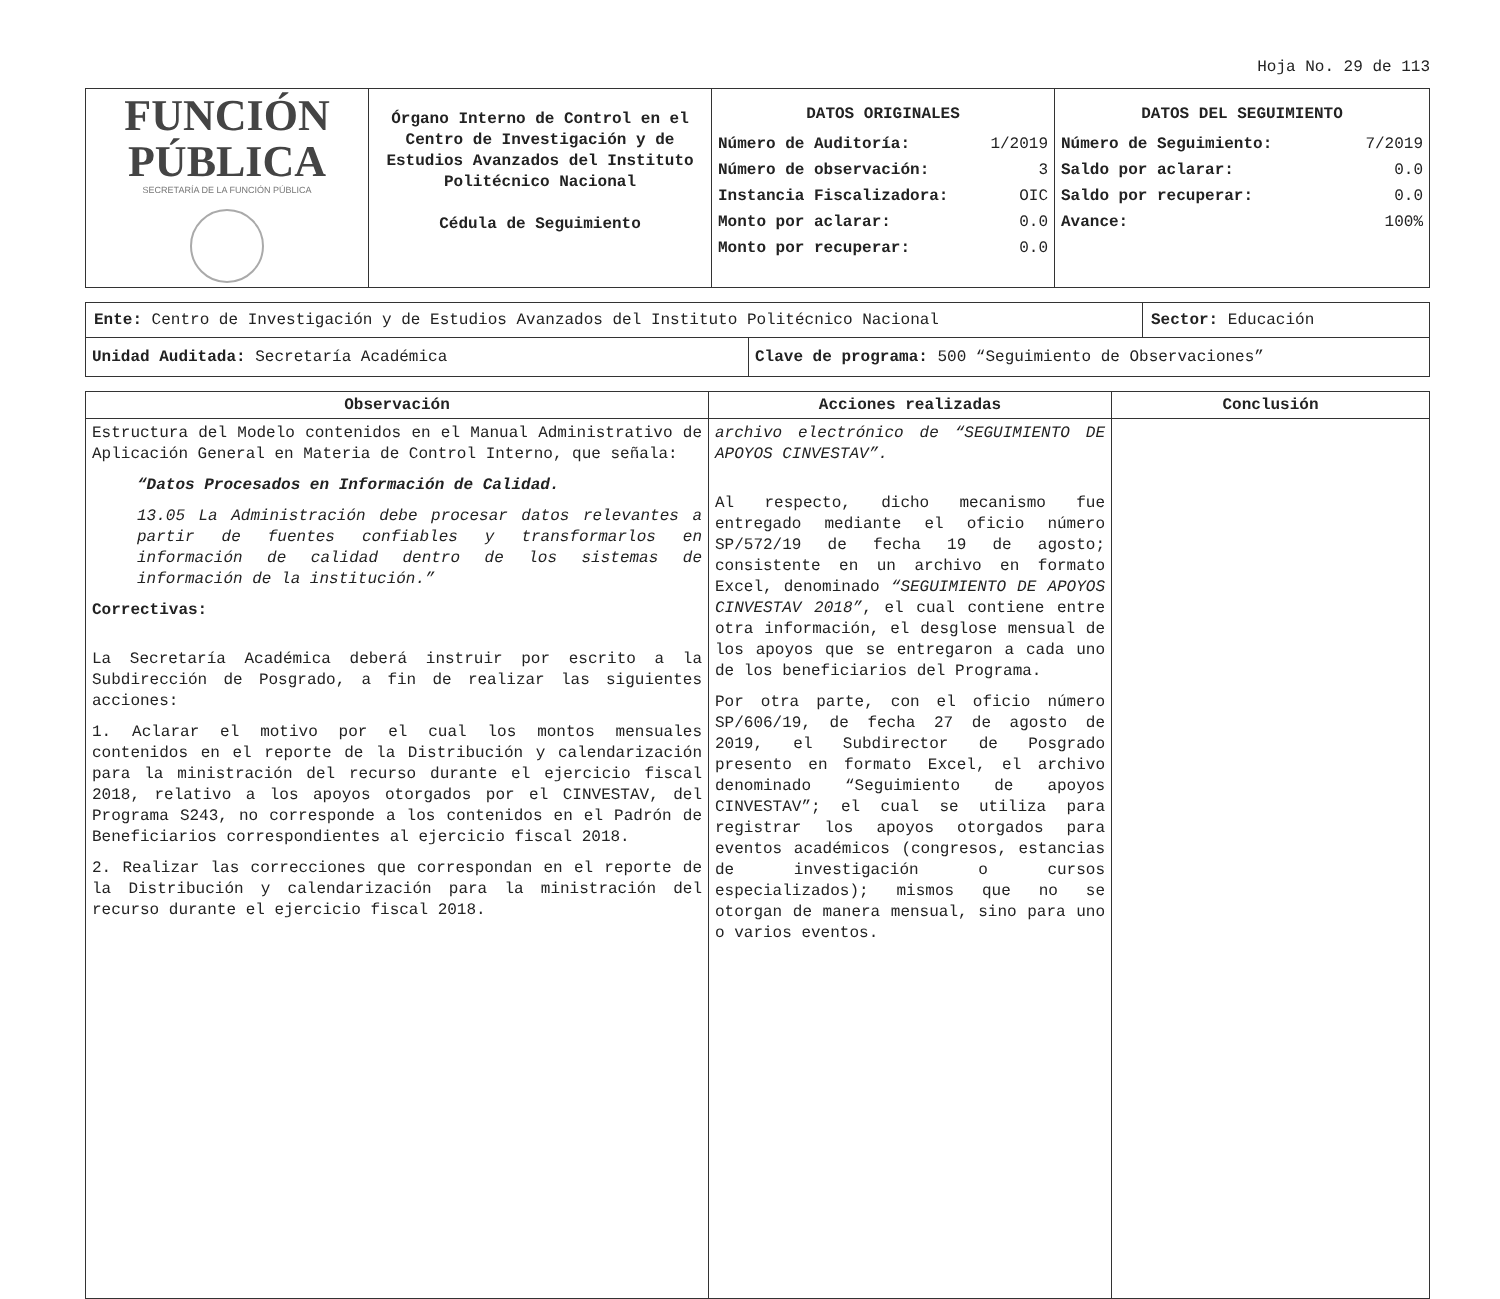Hoja No. 29 de 113
| FUNCIÓN PÚBLICA SECRETARÍA DE LA FUNCIÓN PÚBLICA | Órgano Interno de Control en el Centro de Investigación y de Estudios Avanzados del Instituto Politécnico Nacional Cédula de Seguimiento | DATOS ORIGINALES Número de Auditoría: 1/2019 Número de observación: 3 Instancia Fiscalizadora: OIC Monto por aclarar: 0.0 Monto por recuperar: 0.0 | DATOS DEL SEGUIMIENTO Número de Seguimiento: 7/2019 Saldo por aclarar: 0.0 Saldo por recuperar: 0.0 Avance: 100% |
| Ente: Centro de Investigación y de Estudios Avanzados del Instituto Politécnico Nacional | | Sector: Educación |
| Unidad Auditada: Secretaría Académica | Clave de programa: 500 “Seguimiento de Observaciones” | |
| Observación | Acciones realizadas | Conclusión |
| --- | --- | --- |
| Estructura del Modelo contenidos en el Manual Administrativo de Aplicación General en Materia de Control Interno, que señala: “Datos Procesados en Información de Calidad. 13.05 La Administración debe procesar datos relevantes a partir de fuentes confiables y transformarlos en información de calidad dentro de los sistemas de información de la institución.” Correctivas: La Secretaría Académica deberá instruir por escrito a la Subdirección de Posgrado, a fin de realizar las siguientes acciones: 1. Aclarar el motivo por el cual los montos mensuales contenidos en el reporte de la Distribución y calendarización para la ministración del recurso durante el ejercicio fiscal 2018, relativo a los apoyos otorgados por el CINVESTAV, del Programa S243, no corresponde a los contenidos en el Padrón de Beneficiarios correspondientes al ejercicio fiscal 2018. 2. Realizar las correcciones que correspondan en el reporte de la Distribución y calendarización para la ministración del recurso durante el ejercicio fiscal 2018. | archivo electrónico de “SEGUIMIENTO DE APOYOS CINVESTAV”. Al respecto, dicho mecanismo fue entregado mediante el oficio número SP/572/19 de fecha 19 de agosto; consistente en un archivo en formato Excel, denominado “SEGUIMIENTO DE APOYOS CINVESTAV 2018” , el cual contiene entre otra información, el desglose mensual de los apoyos que se entregaron a cada uno de los beneficiarios del Programa. Por otra parte, con el oficio número SP/606/19, de fecha 27 de agosto de 2019, el Subdirector de Posgrado presento en formato Excel, el archivo denominado “Seguimiento de apoyos CINVESTAV”; el cual se utiliza para registrar los apoyos otorgados para eventos académicos (congresos, estancias de investigación o cursos especializados); mismos que no se otorgan de manera mensual, sino para uno o varios eventos. | |